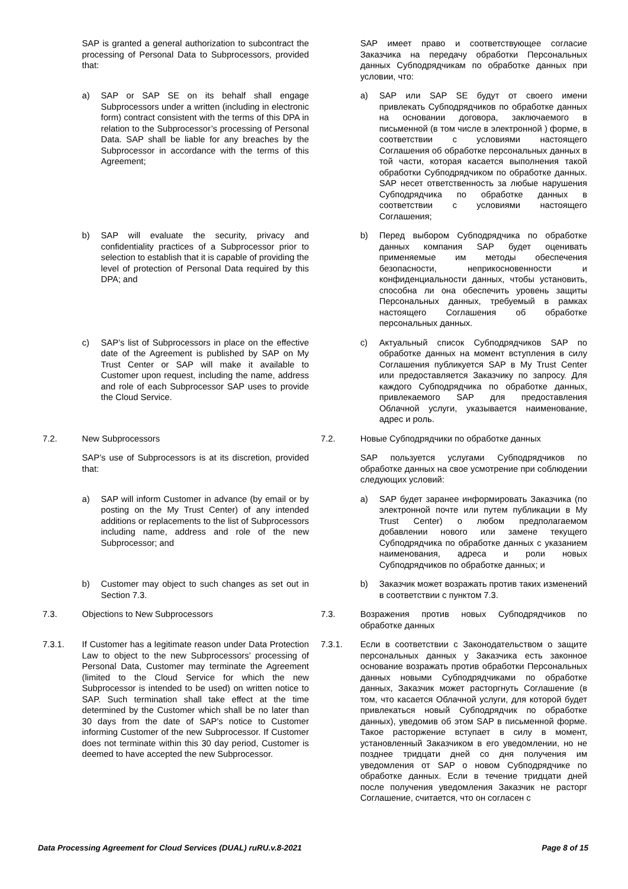| | SAP is granted a general authorization to subcontract the processing of Personal Data to Subprocessors, provided that: | | | SAP имеет право и соответствующее согласие Заказчика на передачу обработки Персональных данных Субподрядчикам по обработке данных при условии, что: |
| | a) SAP or SAP SE on its behalf shall engage Subprocessors under a written (including in electronic form) contract consistent with the terms of this DPA in relation to the Subprocessor’s processing of Personal Data. SAP shall be liable for any breaches by the Subprocessor in accordance with the terms of this Agreement; | | | a) SAP или SAP SE будут от своего имени привлекать Субподрядчиков по обработке данных на основании договора, заключаемого в письменной (в том числе в электронной ) форме, в соответствии с условиями настоящего Соглашения об обработке персональных данных в той части, которая касается выполнения такой обработки Субподрядчиком по обработке данных. SAP несет ответственность за любые нарушения Субподрядчика по обработке данных в соответствии с условиями настоящего Соглашения; |
| | b) SAP will evaluate the security, privacy and confidentiality practices of a Subprocessor prior to selection to establish that it is capable of providing the level of protection of Personal Data required by this DPA; and | | | b) Перед выбором Субподрядчика по обработке данных компания SAP будет оценивать применяемые им методы обеспечения безопасности, неприкосновенности и конфиденциальности данных, чтобы установить, способна ли она обеспечить уровень защиты Персональных данных, требуемый в рамках настоящего Соглашения об обработке персональных данных. |
| | c) SAP’s list of Subprocessors in place on the effective date of the Agreement is published by SAP on My Trust Center or SAP will make it available to Customer upon request, including the name, address and role of each Subprocessor SAP uses to provide the Cloud Service. | | | c) Актуальный список Субподрядчиков SAP по обработке данных на момент вступления в силу Соглашения публикуется SAP в My Trust Center или предоставляется Заказчику по запросу. Для каждого Субподрядчика по обработке данных, привлекаемого SAP для предоставления Облачной услуги, указывается наименование, адрес и роль. |
| 7.2. | New Subprocessors | | 7.2. | Новые Субподрядчики по обработке данных |
| | SAP’s use of Subprocessors is at its discretion, provided that: | | | SAP пользуется услугами Субподрядчиков по обработке данных на свое усмотрение при соблюдении следующих условий: |
| | a) SAP will inform Customer in advance (by email or by posting on the My Trust Center) of any intended additions or replacements to the list of Subprocessors including name, address and role of the new Subprocessor; and | | | a) SAP будет заранее информировать Заказчика (по электронной почте или путем публикации в My Trust Center) о любом предполагаемом добавлении нового или замене текущего Субподрядчика по обработке данных с указанием наименования, адреса и роли новых Субподрядчиков по обработке данных; и |
| | b) Customer may object to such changes as set out in Section 7.3. | | | b) Заказчик может возражать против таких изменений в соответствии с пунктом 7.3. |
| 7.3. | Objections to New Subprocessors | | 7.3. | Возражения против новых Субподрядчиков по обработке данных |
| 7.3.1. | If Customer has a legitimate reason under Data Protection Law to object to the new Subprocessors’ processing of Personal Data, Customer may terminate the Agreement (limited to the Cloud Service for which the new Subprocessor is intended to be used) on written notice to SAP. Such termination shall take effect at the time determined by the Customer which shall be no later than 30 days from the date of SAP’s notice to Customer informing Customer of the new Subprocessor. If Customer does not terminate within this 30 day period, Customer is deemed to have accepted the new Subprocessor. | | 7.3.1. | Если в соответствии с Законодательством о защите персональных данных у Заказчика есть законное основание возражать против обработки Персональных данных новыми Субподрядчиками по обработке данных, Заказчик может расторгнуть Соглашение (в том, что касается Облачной услуги, для которой будет привлекаться новый Субподрядчик по обработке данных), уведомив об этом SAP в письменной форме. Такое расторжение вступает в силу в момент, установленный Заказчиком в его уведомлении, но не позднее тридцати дней со дня получения им уведомления от SAP о новом Субподрядчике по обработке данных. Если в течение тридцати дней после получения уведомления Заказчик не расторг Соглашение, считается, что он согласен с |
Data Processing Agreement for Cloud Services (DUAL) ruRU.v.8-2021 Page 8 of 15